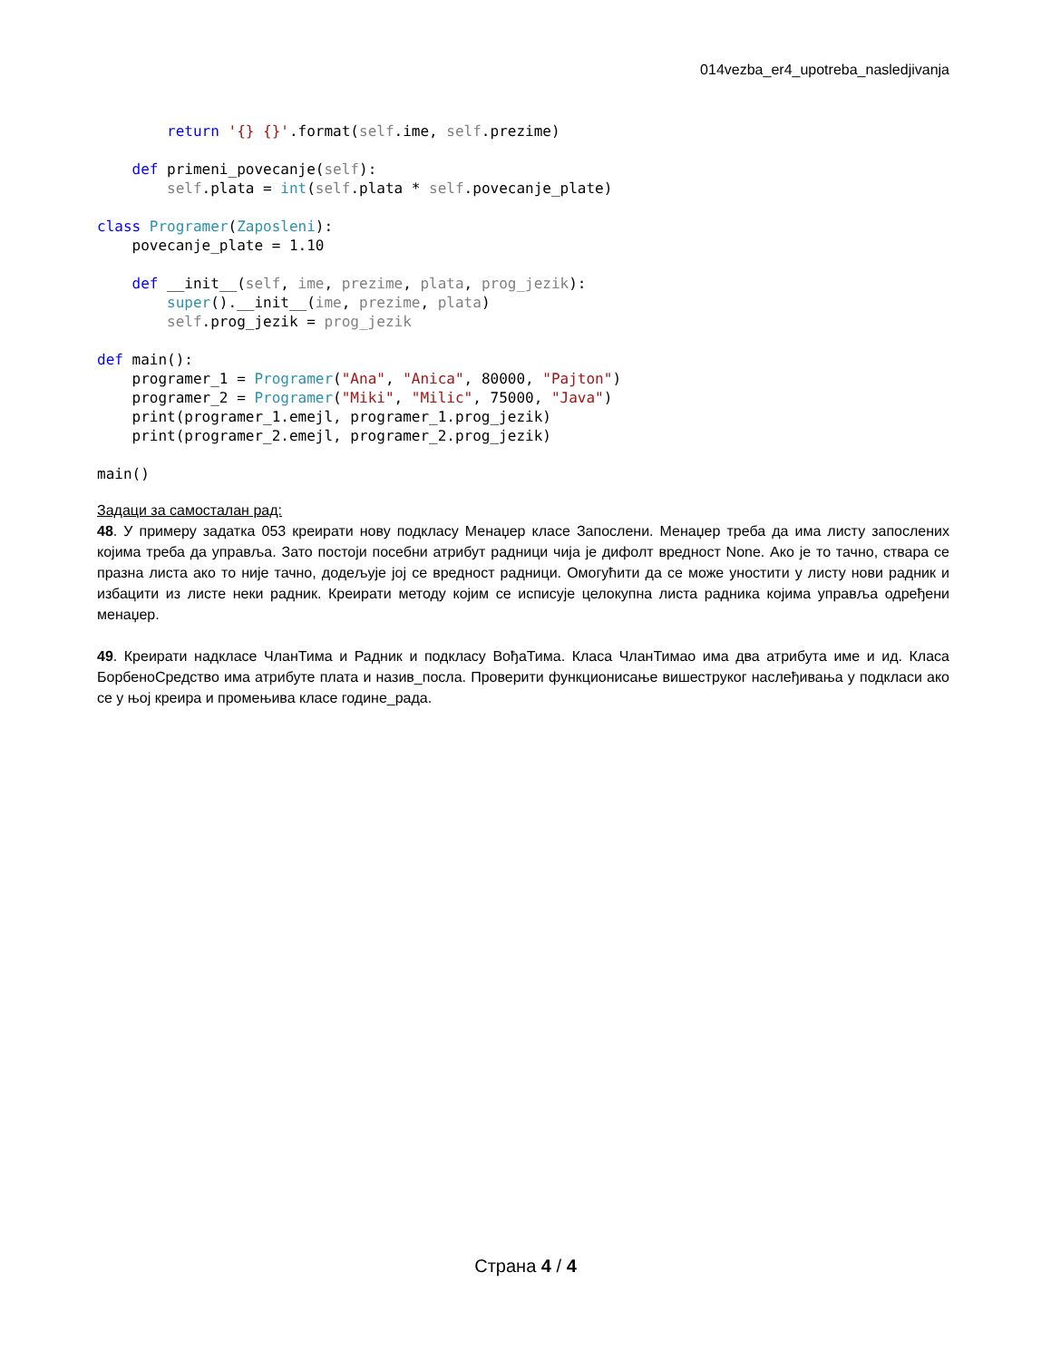014vezba_er4_upotreba_nasledjivanja
        return '{} {}'.format(self.ime, self.prezime)

    def primeni_povecanje(self):
        self.plata = int(self.plata * self.povecanje_plate)

class Programer(Zaposleni):
    povecanje_plate = 1.10

    def __init__(self, ime, prezime, plata, prog_jezik):
        super().__init__(ime, prezime, plata)
        self.prog_jezik = prog_jezik

def main():
    programer_1 = Programer("Ana", "Anica", 80000, "Pajton")
    programer_2 = Programer("Miki", "Milic", 75000, "Java")
    print(programer_1.emejl, programer_1.prog_jezik)
    print(programer_2.emejl, programer_2.prog_jezik)

main()
Задаци за самосталан рад:
48. У примеру задатка 053 креирати нову подкласу Менаџер класе Запослени. Менаџер треба да има листу запослених којима треба да управља. Зато постоји посебни атрибут радници чија је дифолт вредност None. Ако је то тачно, ствара се празна листа ако то није тачно, додељује јој се вредност радници. Омогућити да се може уностити у листу нови радник и избацити из листе неки радник. Креирати методу којим се исписује целокупна листа радника којима управља одређени менаџер.
49. Креирати надкласе ЧланТима и Радник и подкласу ВођаТима. Класа ЧланТимао има два атрибута име и ид. Класа БорбеноСредство има атрибуте плата и назив_посла. Проверити функционисање вишеструког наслеђивања у подкласи ако се у њој креира и промењива класе године_рада.
Страна 4 / 4